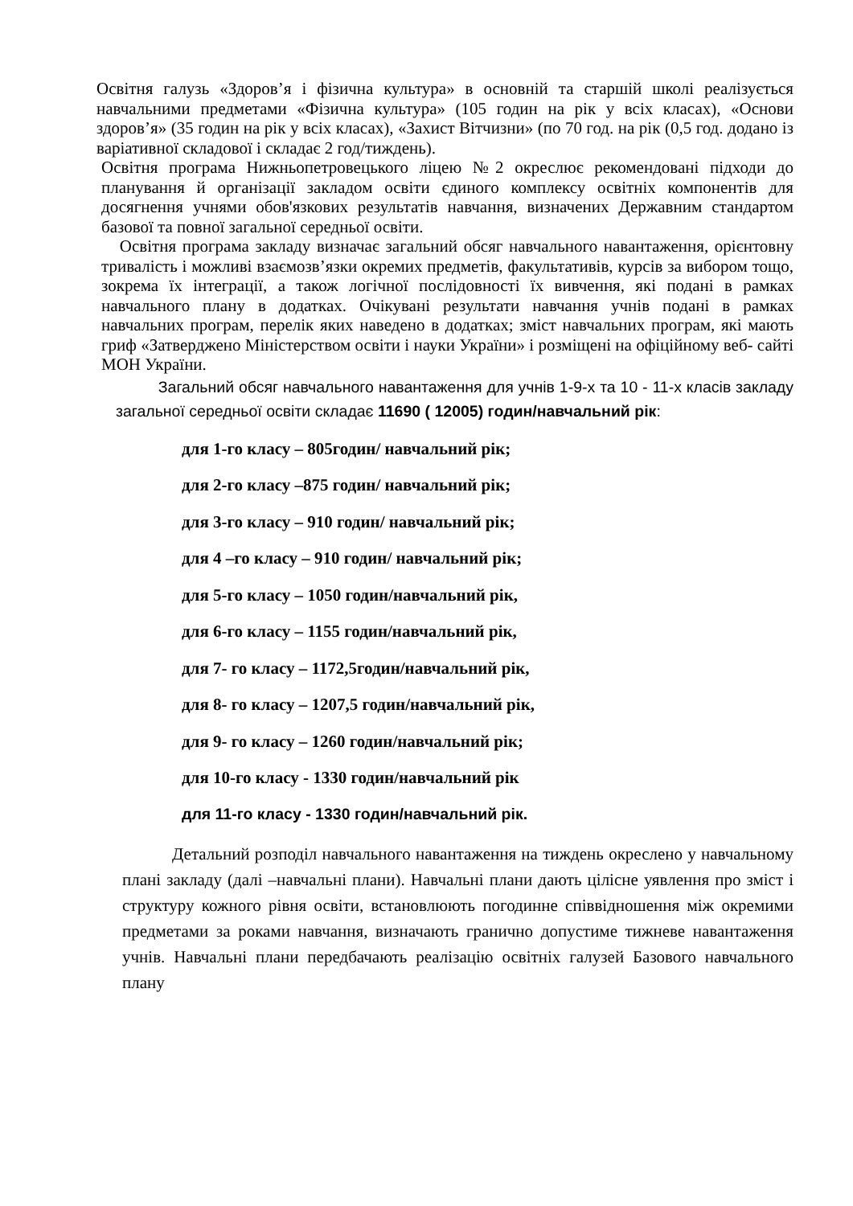Освітня галузь «Здоров’я і фізична культура» в основній та старшій школі реалізується навчальними предметами «Фізична культура» (105 годин на рік у всіх класах), «Основи здоров’я» (35 годин на рік у всіх класах), «Захист Вітчизни» (по 70 год. на рік (0,5 год. додано із варіативної складової і складає 2 год/тиждень).
Освітня програма Нижньопетровецького ліцею №2 окреслює рекомендовані підходи до планування й організації закладом освіти єдиного комплексу освітніх компонентів для досягнення учнями обов'язкових результатів навчання, визначених Державним стандартом базової та повної загальної середньої освіти.
Освітня програма закладу визначає загальний обсяг навчального навантаження, орієнтовну тривалість і можливі взаємозв’язки окремих предметів, факультативів, курсів за вибором тощо, зокрема їх інтеграції, а також логічної послідовності їх вивчення, які подані в рамках навчального плану в додатках. Очікувані результати навчання учнів подані в рамках навчальних програм, перелік яких наведено в додатках; зміст навчальних програм, які мають гриф «Затверджено Міністерством освіти і науки України» і розміщені на офіційному веб- сайті МОН України.
Загальний обсяг навчального навантаження для учнів 1-9-х та 10 - 11-х класів закладу загальної середньої освіти складає 11690 ( 12005) годин/навчальний рік:
для 1-го класу – 805годин/ навчальний рік;
для 2-го класу –875 годин/ навчальний рік;
для 3-го класу – 910 годин/ навчальний рік;
для 4 –го класу – 910 годин/ навчальний рік;
для 5-го класу – 1050 годин/навчальний рік,
для 6-го класу – 1155 годин/навчальний рік,
для 7- го класу – 1172,5годин/навчальний рік,
для 8- го класу – 1207,5 годин/навчальний рік,
для 9- го класу – 1260 годин/навчальний рік;
для 10-го класу - 1330 годин/навчальний рік
для 11-го класу - 1330 годин/навчальний рік.
Детальний розподіл навчального навантаження на тиждень окреслено у навчальному плані закладу (далі –навчальні плани). Навчальні плани дають цілісне уявлення про зміст і структуру кожного рівня освіти, встановлюють погодинне співвідношення між окремими предметами за роками навчання, визначають гранично допустиме тижневе навантаження учнів. Навчальні плани передбачають реалізацію освітніх галузей Базового навчального плану